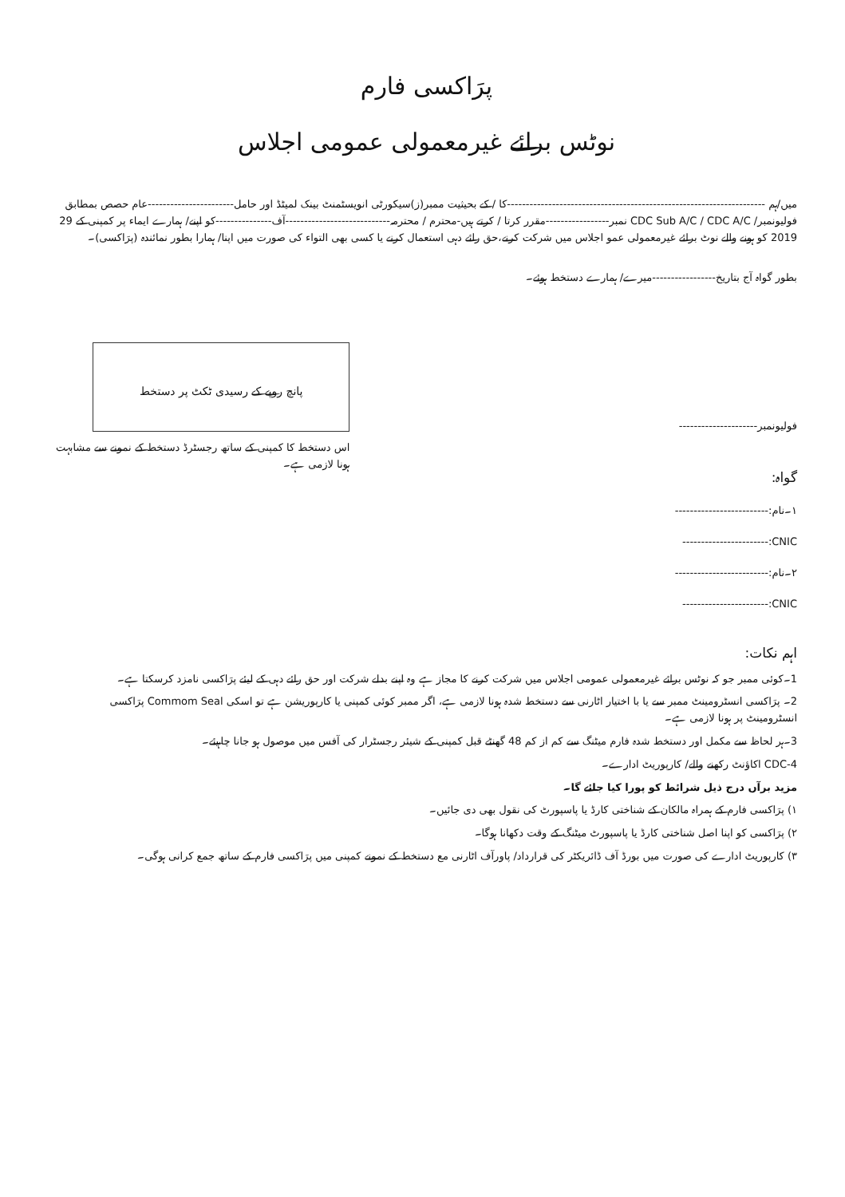پرَاکسی فارم
نوٹس برائے غیرمعمولی عمومی اجلاس
میں/ہم ---------------------------------------------------------------------کا / کے بحیثیت ممبر(ز)سیکورٹی انویسٹمنٹ بینک لمیٹڈ اور حامل-----------------------عام حصص بمطابق فولیونمبر/ CDC Sub A/C / CDC A/C نمبر-----------------مقرر کرتا / کرتے ہیں-محترم / محترمہ----------------------------آف---------------کو اپنے/ ہمارے ایماء پر کمپنی کے 29 2019 کو ہونے والے نوٹ برائے غیرمعمولی عمو اجلاس میں شرکت کرنے،حق رائے دہی استعمال کرنے یا کسی بھی التواء کی صورت میں اپنا/ ہمارا بطور نمائندہ (پرَاکسی)۔
بطور گواہ آج بتاریخ-----------------میرے/ ہمارے دستخط ہوئے۔
فولیونمبر---------------------
گواہ:
۱۔نام:-------------------------
CNIC:-----------------------
۲۔نام:-------------------------
CNIC:-----------------------
پانچ روپے کے رسیدی ٹکٹ پر دستخط
اس دستخط کا کمپنی کے ساتھ رجسٹرڈ دستخط کے نمونے سے مشابہت
ہونا لازمی ہے۔
اہم نکات:
1۔کوئی ممبر جو کہ نوٹس برائے غیرمعمولی عمومی اجلاس میں شرکت کرنے کا مجاز ہے وہ اپنے بدلے شرکت اور حق رائے دہی کے لیئے پرَاکسی نامزد کرسکتا ہے۔
2۔ پرَاکسی انسٹرومینٹ ممبر سے یا با اختیار اٹارنی سے دستخط شدہ ہونا لازمی ہے، اگر ممبر کوئی کمپنی یا کارپوریشن ہے تو اسکی Commom Seal پرَاکسی انسٹرومینٹ پر ہونا لازمی ہے۔
3۔ہر لحاظ سے مکمل اور دستخط شدہ فارم میٹنگ سے کم از کم 48 گھنٹے قبل کمپنی کے شیئر رجسٹرار کی آفس میں موصول ہو جانا چاہیئے۔
4-CDC اکاؤنٹ رکھنے والے/ کارپوریٹ ادارے۔
مزید برآں درج ذیل شرائط کو پورا کیا جائے گا۔
۱) پرَاکسی فارم کے ہمراہ مالکان کے شناختی کارڈ یا پاسپورٹ کی نقول بھی دی جائیں۔
۲) پرَاکسی کو اپنا اصل شناختی کارڈ یا پاسپورٹ میٹنگ کے وقت دکھانا ہوگا۔
۳) کارپوریٹ ادارے کی صورت میں بورڈ آف ڈائریکٹر کی قرارداد/ پاورآف اٹارنی مع دستخط کے نمونے کمپنی میں پرَاکسی فارم کے ساتھ جمع کرانی ہوگی۔